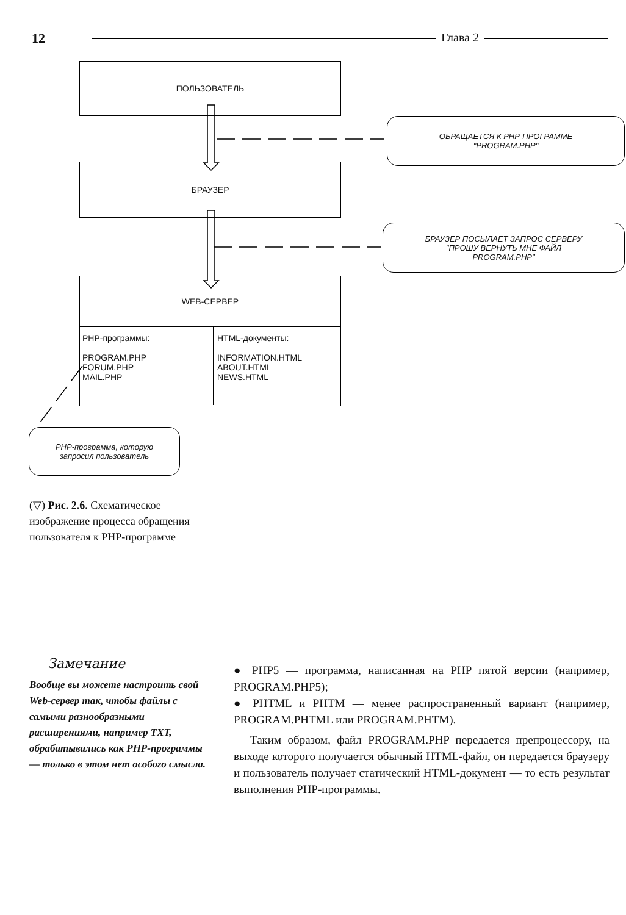12 Глава 2
ПОЛЬЗОВАТЕЛЬ
БРАУЗЕР
WEB-СЕРВЕР
PHP-программы:
PROGRAM.PHP
FORUM.PHP
MAIL.PHP
HTML-документы:
INFORMATION.HTML
ABOUT.HTML
NEWS.HTML
ОБРАЩАЕТСЯ К PHP-ПРОГРАММЕ
"PROGRAM.PHP"
БРАУЗЕР ПОСЫЛАЕТ ЗАПРОС СЕРВЕРУ
"ПРОШУ ВЕРНУТЬ МНЕ ФАЙЛ
PROGRAM.PHP"
PHP-программа, которую
запросил пользователь
(▽) Рис. 2.6. Схематическое изображение процесса обращения пользователя к PHP-программе
Замечание
Вообще вы можете настроить свой Web-сервер так, чтобы файлы с самыми разнообразными расширениями, например TXT, обрабатывались как PHP-программы — только в этом нет особого смысла.
● PHP5 — программа, написанная на PHP пятой версии (например, PROGRAM.PHP5);
● PHTML и PHTM — менее распространенный вариант (например, PROGRAM.PHTML или PROGRAM.PHTM).
Таким образом, файл PROGRAM.PHP передается препроцессору, на выходе которого получается обычный HTML-файл, он передается браузеру и пользователь получает статический HTML-документ — то есть результат выполнения PHP-программы.